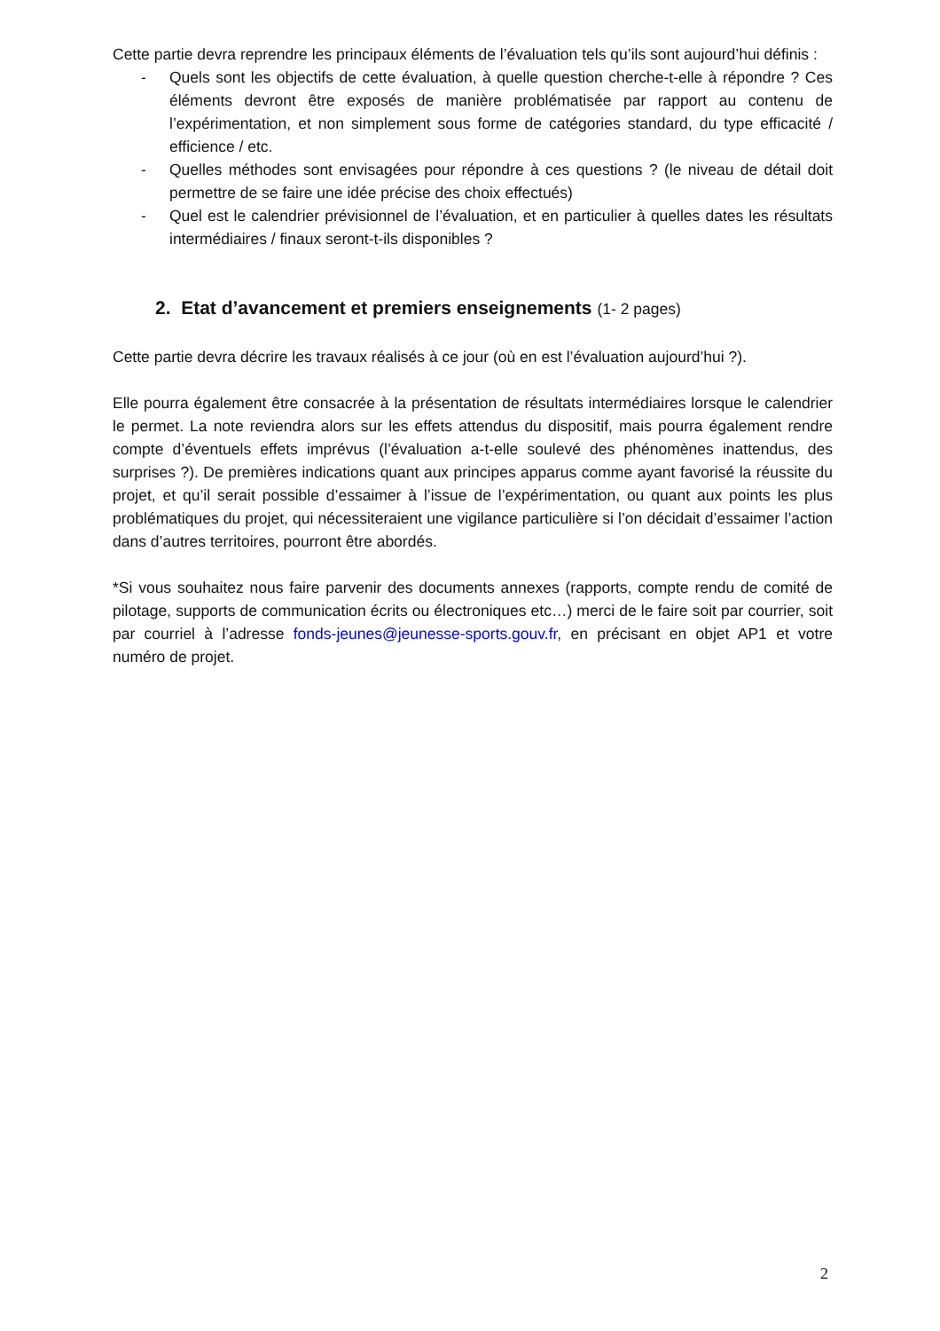Cette partie devra reprendre les principaux éléments de l’évaluation tels qu’ils sont aujourd’hui définis :
- Quels sont les objectifs de cette évaluation, à quelle question cherche-t-elle à répondre ? Ces éléments devront être exposés de manière problématisée par rapport au contenu de l’expérimentation, et non simplement sous forme de catégories standard, du type efficacité / efficience / etc.
- Quelles méthodes sont envisagées pour répondre à ces questions ? (le niveau de détail doit permettre de se faire une idée précise des choix effectués)
- Quel est le calendrier prévisionnel de l’évaluation, et en particulier à quelles dates les résultats intermédiaires / finaux seront-t-ils disponibles ?
2. Etat d’avancement et premiers enseignements (1- 2 pages)
Cette partie devra décrire les travaux réalisés à ce jour (où en est l’évaluation aujourd’hui ?).
Elle pourra également être consacrée à la présentation de résultats intermédiaires lorsque le calendrier le permet. La note reviendra alors sur les effets attendus du dispositif, mais pourra également rendre compte d’éventuels effets imprévus (l’évaluation a-t-elle soulevé des phénomènes inattendus, des surprises ?). De premières indications quant aux principes apparus comme ayant favorisé la réussite du projet, et qu’il serait possible d’essaimer à l’issue de l’expérimentation, ou quant aux points les plus problématiques du projet, qui nécessiteraient une vigilance particulière si l’on décidait d’essaimer l’action dans d’autres territoires, pourront être abordés.
*Si vous souhaitez nous faire parvenir des documents annexes (rapports, compte rendu de comité de pilotage, supports de communication écrits ou électroniques etc…) merci de le faire soit par courrier, soit par courriel à l’adresse fonds-jeunes@jeunesse-sports.gouv.fr, en précisant en objet AP1 et votre numéro de projet.
2